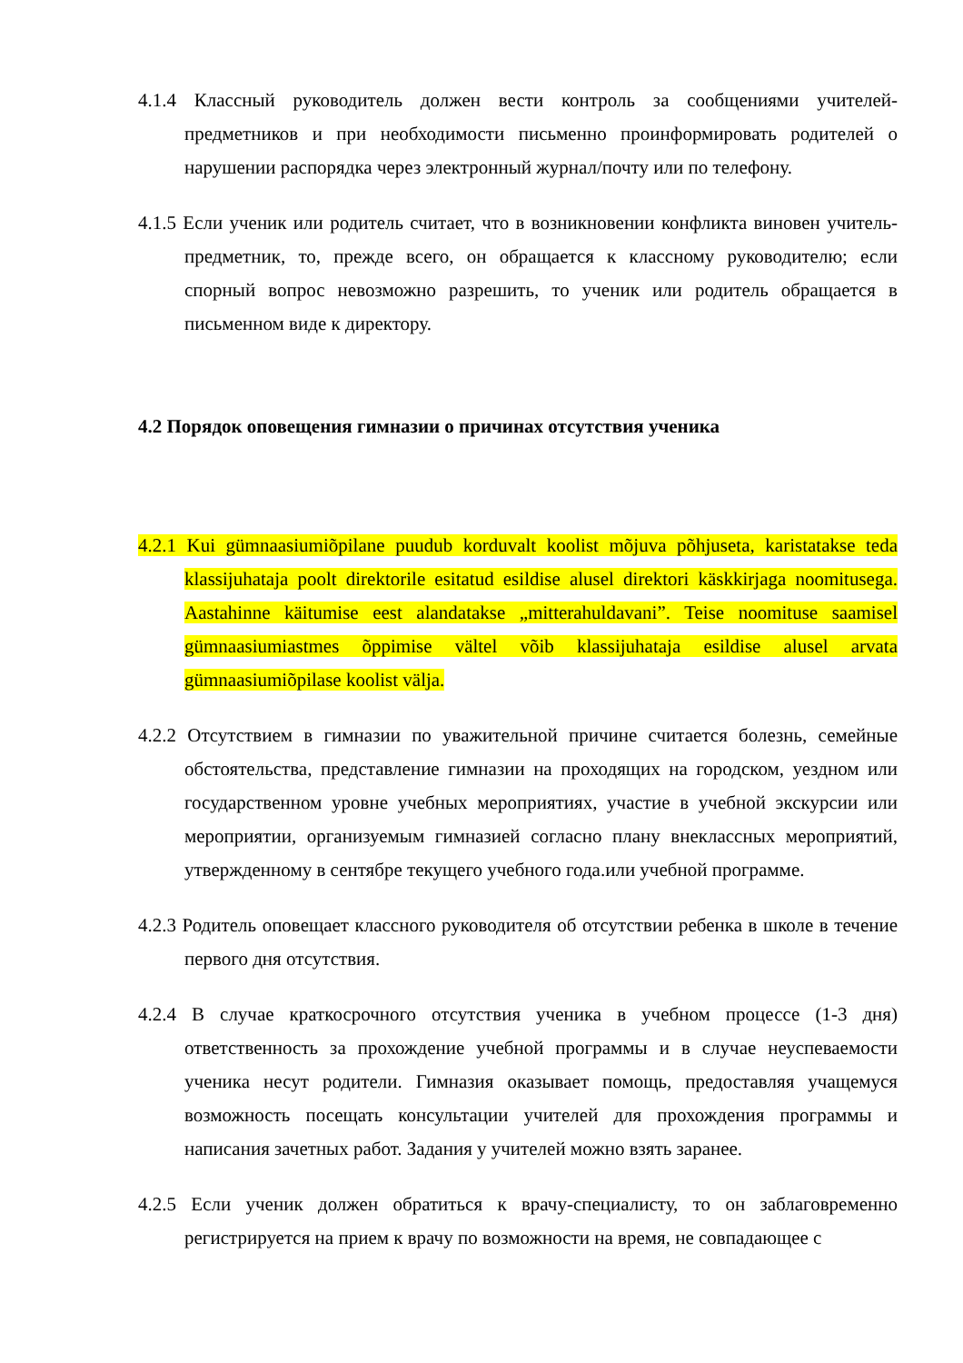4.1.4 Классный руководитель должен вести контроль за сообщениями учителей-предметников и при необходимости письменно проинформировать родителей о нарушении распорядка через электронный журнал/почту или по телефону.
4.1.5 Если ученик или родитель считает, что в возникновении конфликта виновен учитель-предметник, то, прежде всего, он обращается к классному руководителю; если спорный вопрос невозможно разрешить, то ученик или родитель обращается в письменном виде к директору.
4.2 Порядок оповещения гимназии о причинах отсутствия ученика
4.2.1 Kui gümnaasiumiõpilane puudub korduvalt koolist mõjuva põhjuseta, karistatakse teda klassijuhataja poolt direktorile esitatud esildise alusel direktori käskkirjaga noomitusega. Aastahinne käitumise eest alandatakse „mitterahuldavani”. Teise noomituse saamisel gümnaasiumiastmes õppimise vältel võib klassijuhataja esildise alusel arvata gümnaasiumiõpilase koolist välja.
4.2.2 Отсутствием в гимназии по уважительной причине считается болезнь, семейные обстоятельства, представление гимназии на проходящих на городском, уездном или государственном уровне учебных мероприятиях, участие в учебной экскурсии или мероприятии, организуемым гимназией согласно плану внеклассных мероприятий, утвержденному в сентябре текущего учебного года.или учебной программе.
4.2.3 Родитель оповещает классного руководителя об отсутствии ребенка в школе в течение первого дня отсутствия.
4.2.4 В случае краткосрочного отсутствия ученика в учебном процессе (1-3 дня) ответственность за прохождение учебной программы и в случае неуспеваемости ученика несут родители. Гимназия оказывает помощь, предоставляя учащемуся возможность посещать консультации учителей для прохождения программы и написания зачетных работ. Задания у учителей можно взять заранее.
4.2.5 Если ученик должен обратиться к врачу-специалисту, то он заблаговременно регистрируется на прием к врачу по возможности на время, не совпадающее с